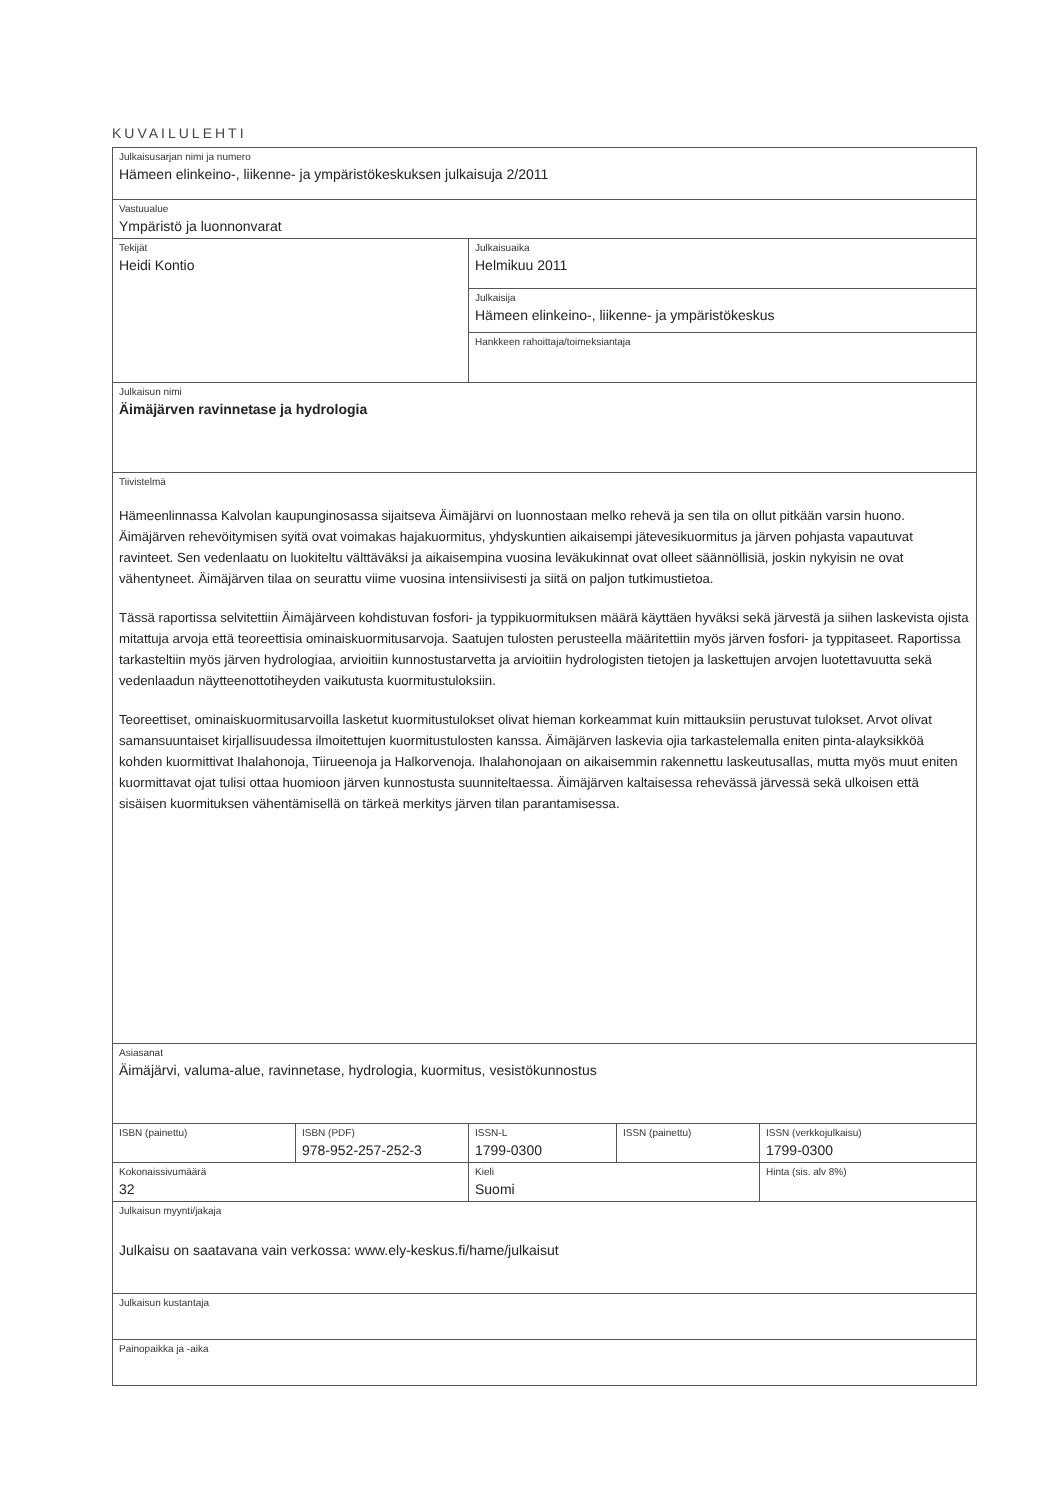KUVAILULEHTI
| Julkaisusarjan nimi ja numero Hämeen elinkeino-, liikenne- ja ympäristökeskuksen julkaisuja 2/2011 | | | | |
| Vastuualue Ympäristö ja luonnonvarat | | | | |
| Tekijät Heidi Kontio | | Julkaisuaika Helmikuu 2011 | | |
| | | Julkaisija Hämeen elinkeino-, liikenne- ja ympäristökeskus | | |
| | | Hankkeen rahoittaja/toimeksiantaja | | |
| Julkaisun nimi Äimäjärven ravinnetase ja hydrologia | | | | |
| Tiivistelmä Hämeenlinnassa Kalvolan kaupunginosassa sijaitseva Äimäjärvi on luonnostaan melko rehevä ja sen tila on ollut pitkään varsin huono. Äimäjärven rehevöitymisen syitä ovat voimakas hajakuormitus, yhdyskuntien aikaisempi jätevesikuormitus ja järven pohjasta vapautuvat ravinteet. Sen vedenlaatu on luokiteltu välttäväksi ja aikaisempina vuosina leväkukinnat ovat olleet säännöllisiä, joskin nykyisin ne ovat vähentyneet. Äimäjärven tilaa on seurattu viime vuosina intensiivisesti ja siitä on paljon tutkimustietoa. Tässä raportissa selvitettiin Äimäjärveen kohdistuvan fosfori- ja typpikuormituksen määrä käyttäen hyväksi sekä järvestä ja siihen laskevista ojista mitattuja arvoja että teoreettisia ominaiskuormitusarvoja. Saatujen tulosten perusteella määritettiin myös järven fosfori- ja typpitaseet. Raportissa tarkasteltiin myös järven hydrologiaa, arvioitiin kunnostustarvetta ja arvioitiin hydrologisten tietojen ja laskettujen arvojen luotettavuutta sekä vedenlaadun näytteenottotiheyden vaikutusta kuormitustuloksiin. Teoreettiset, ominaiskuormitusarvoilla lasketut kuormitustulokset olivat hieman korkeammat kuin mittauksiin perustuvat tulokset. Arvot olivat samansuuntaiset kirjallisuudessa ilmoitettujen kuormitustulosten kanssa. Äimäjärven laskevia ojia tarkastelemalla eniten pinta-alayksikköä kohden kuormittivat Ihalahonoja, Tiirueenoja ja Halkorvenoja. Ihalahonojaan on aikaisemmin rakennettu laskeutusallas, mutta myös muut eniten kuormittavat ojat tulisi ottaa huomioon järven kunnostusta suunniteltaessa. Äimäjärven kaltaisessa rehevässä järvessä sekä ulkoisen että sisäisen kuormituksen vähentämisellä on tärkeä merkitys järven tilan parantamisessa. | | | | |
| Asiasanat Äimäjärvi, valuma-alue, ravinnetase, hydrologia, kuormitus, vesistökunnostus | | | | |
| ISBN (painettu) | ISBN (PDF) 978-952-257-252-3 | ISSN-L 1799-0300 | ISSN (painettu) | ISSN (verkkojulkaisu) 1799-0300 |
| Kokonaissivumäärä 32 | | Kieli Suomi | | Hinta (sis. alv 8%) |
| Julkaisun myynti/jakaja Julkaisu on saatavana vain verkossa: www.ely-keskus.fi/hame/julkaisut | | | | |
| Julkaisun kustantaja | | | | |
| Painopaikka ja -aika | | | | |